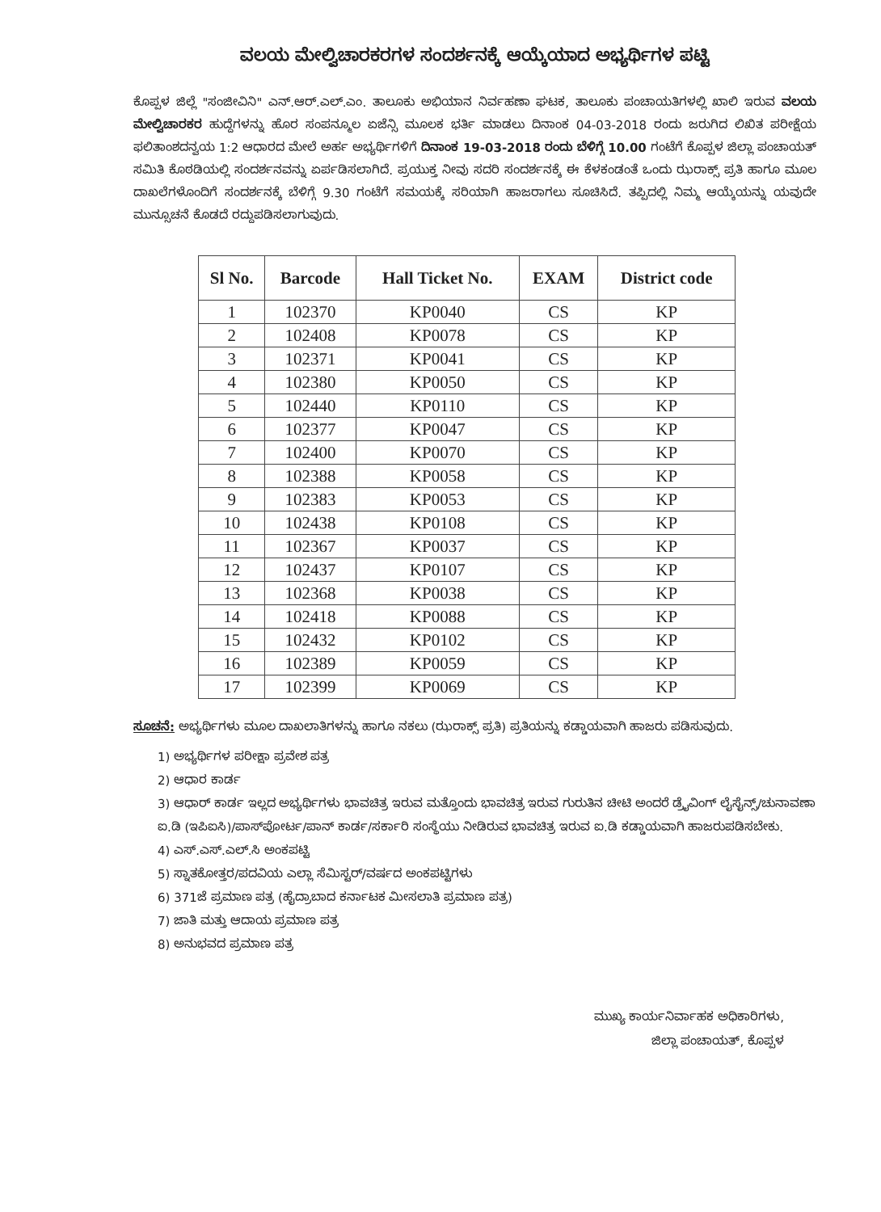ವಲಯ ಮೇಲ್ವಿಚಾರಕರಗಳ ಸಂದರ್ಶನಕ್ಕೆ ಆಯ್ಕೆಯಾದ ಅಭ್ಯರ್ಥಿಗಳ ಪಟ್ಟಿ
ಕೊಪ್ಪಳ ಜಿಲ್ಲೆ "ಸಂಜೀವಿನಿ" ಎನ್.ಆರ್.ಎಲ್.ಎಂ. ತಾಲೂಕು ಅಭಿಯಾನ ನಿರ್ವಹಣಾ ಘಟಕ, ತಾಲೂಕು ಪಂಚಾಯತಿಗಳಲ್ಲಿ ಖಾಲಿ ಇರುವ ವಲಯ ಮೇಲ್ವಿಚಾರಕರ ಹುದ್ದೆಗಳನ್ನು ಹೊರ ಸಂಪನ್ಮೂಲ ಏಜೆನ್ಸಿ ಮೂಲಕ ಭರ್ತಿ ಮಾಡಲು ದಿನಾಂಕ 04-03-2018 ರಂದು ಜರುಗಿದ ಲಿಖಿತ ಪರೀಕ್ಷೆಯ ಫಲಿತಾಂಶದನ್ವಯ 1:2 ಆಧಾರದ ಮೇಲೆ ಅರ್ಹ ಅಭ್ಯರ್ಥಿಗಳಿಗೆ ದಿನಾಂಕ 19-03-2018 ರಂದು ಬೆಳಿಗ್ಗೆ 10.00 ಗಂಟೆಗೆ ಕೊಪ್ಪಳ ಜಿಲ್ಲಾ ಪಂಚಾಯತ್ ಸಮಿತಿ ಕೊಠಡಿಯಲ್ಲಿ ಸಂದರ್ಶನವನ್ನು ಏರ್ಪಡಿಸಲಾಗಿದೆ. ಪ್ರಯುಕ್ತ ನೀವು ಸದರಿ ಸಂದರ್ಶನಕ್ಕೆ ಈ ಕೆಳಕಂಡಂತೆ ಒಂದು ಝರಾಕ್ಸ್ ಪ್ರತಿ ಹಾಗೂ ಮೂಲ ದಾಖಲೆಗಳೊಂದಿಗೆ ಸಂದರ್ಶನಕ್ಕೆ ಬೆಳಿಗ್ಗೆ 9.30 ಗಂಟೆಗೆ ಸಮಯಕ್ಕೆ ಸರಿಯಾಗಿ ಹಾಜರಾಗಲು ಸೂಚಿಸಿದೆ. ತಪ್ಪಿದಲ್ಲಿ ನಿಮ್ಮ ಆಯ್ಕೆಯನ್ನು ಯವುದೇ ಮುನ್ಸೂಚನೆ ಕೊಡದೆ ರದ್ದುಪಡಿಸಲಾಗುವುದು.
| Sl No. | Barcode | Hall Ticket No. | EXAM | District code |
| --- | --- | --- | --- | --- |
| 1 | 102370 | KP0040 | CS | KP |
| 2 | 102408 | KP0078 | CS | KP |
| 3 | 102371 | KP0041 | CS | KP |
| 4 | 102380 | KP0050 | CS | KP |
| 5 | 102440 | KP0110 | CS | KP |
| 6 | 102377 | KP0047 | CS | KP |
| 7 | 102400 | KP0070 | CS | KP |
| 8 | 102388 | KP0058 | CS | KP |
| 9 | 102383 | KP0053 | CS | KP |
| 10 | 102438 | KP0108 | CS | KP |
| 11 | 102367 | KP0037 | CS | KP |
| 12 | 102437 | KP0107 | CS | KP |
| 13 | 102368 | KP0038 | CS | KP |
| 14 | 102418 | KP0088 | CS | KP |
| 15 | 102432 | KP0102 | CS | KP |
| 16 | 102389 | KP0059 | CS | KP |
| 17 | 102399 | KP0069 | CS | KP |
ಸೂಚನೆ: ಅಭ್ಯರ್ಥಿಗಳು ಮೂಲ ದಾಖಲಾತಿಗಳನ್ನು ಹಾಗೂ ನಕಲು (ಝರಾಕ್ಸ್ ಪ್ರತಿ) ಪ್ರತಿಯನ್ನು ಕಡ್ಡಾಯವಾಗಿ ಹಾಜರು ಪಡಿಸುವುದು.
1) ಅಭ್ಯರ್ಥಿಗಳ ಪರೀಕ್ಷಾ ಪ್ರವೇಶ ಪತ್ರ
2) ಆಧಾರ ಕಾರ್ಡ
3) ಆಧಾರ್ ಕಾರ್ಡ ಇಲ್ಲದ ಅಭ್ಯರ್ಥಿಗಳು ಭಾವಚಿತ್ರ ಇರುವ ಮತ್ತೊಂದು ಭಾವಚಿತ್ರ ಇರುವ ಗುರುತಿನ ಚೀಟಿ ಅಂದರೆ ಡ್ರೈವಿಂಗ್ ಲೈಸೈನ್ಸ್/ಚುನಾವಣಾ ಐ.ಡಿ (ಇಪಿಐಸಿ)/ಪಾಸ್‌ಪೋರ್ಟ/ಪಾನ್ ಕಾರ್ಡ/ಸರ್ಕಾರಿ ಸಂಸ್ಥೆಯು ನೀಡಿರುವ ಭಾವಚಿತ್ರ ಇರುವ ಐ.ಡಿ ಕಡ್ಡಾಯವಾಗಿ ಹಾಜರುಪಡಿಸಬೇಕು.
4) ಎಸ್.ಎಸ್.ಎಲ್.ಸಿ ಅಂಕಪಟ್ಟಿ
5) ಸ್ನಾತಕೋತ್ತರ/ಪದವಿಯ ಎಲ್ಲಾ ಸೆಮಿಸ್ಟರ್/ವರ್ಷದ ಅಂಕಪಟ್ಟಿಗಳು
6) 371ಜೆ ಪ್ರಮಾಣ ಪತ್ರ (ಹೈದ್ರಾಬಾದ ಕರ್ನಾಟಕ ಮೀಸಲಾತಿ ಪ್ರಮಾಣ ಪತ್ರ)
7) ಜಾತಿ ಮತ್ತು ಆದಾಯ ಪ್ರಮಾಣ ಪತ್ರ
8) ಅನುಭವದ ಪ್ರಮಾಣ ಪತ್ರ
ಮುಖ್ಯ ಕಾರ್ಯನಿರ್ವಾಹಕ ಅಧಿಕಾರಿಗಳು,
ಜಿಲ್ಲಾ ಪಂಚಾಯತ್, ಕೊಪ್ಪಳ